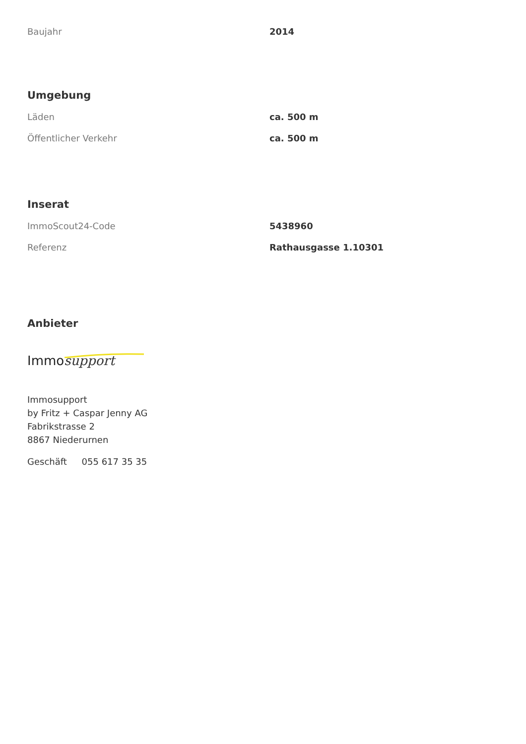| Baujahr | 2014 |
Umgebung
| Läden | ca. 500 m |
| Öffentlicher Verkehr | ca. 500 m |
Inserat
| ImmoScout24-Code | 5438960 |
| Referenz | Rathausgasse 1.10301 |
Anbieter
Immo support
Immosupport
by Fritz + Caspar Jenny AG
Fabrikstrasse 2
8867 Niederurnen
Geschäft 055 617 35 35